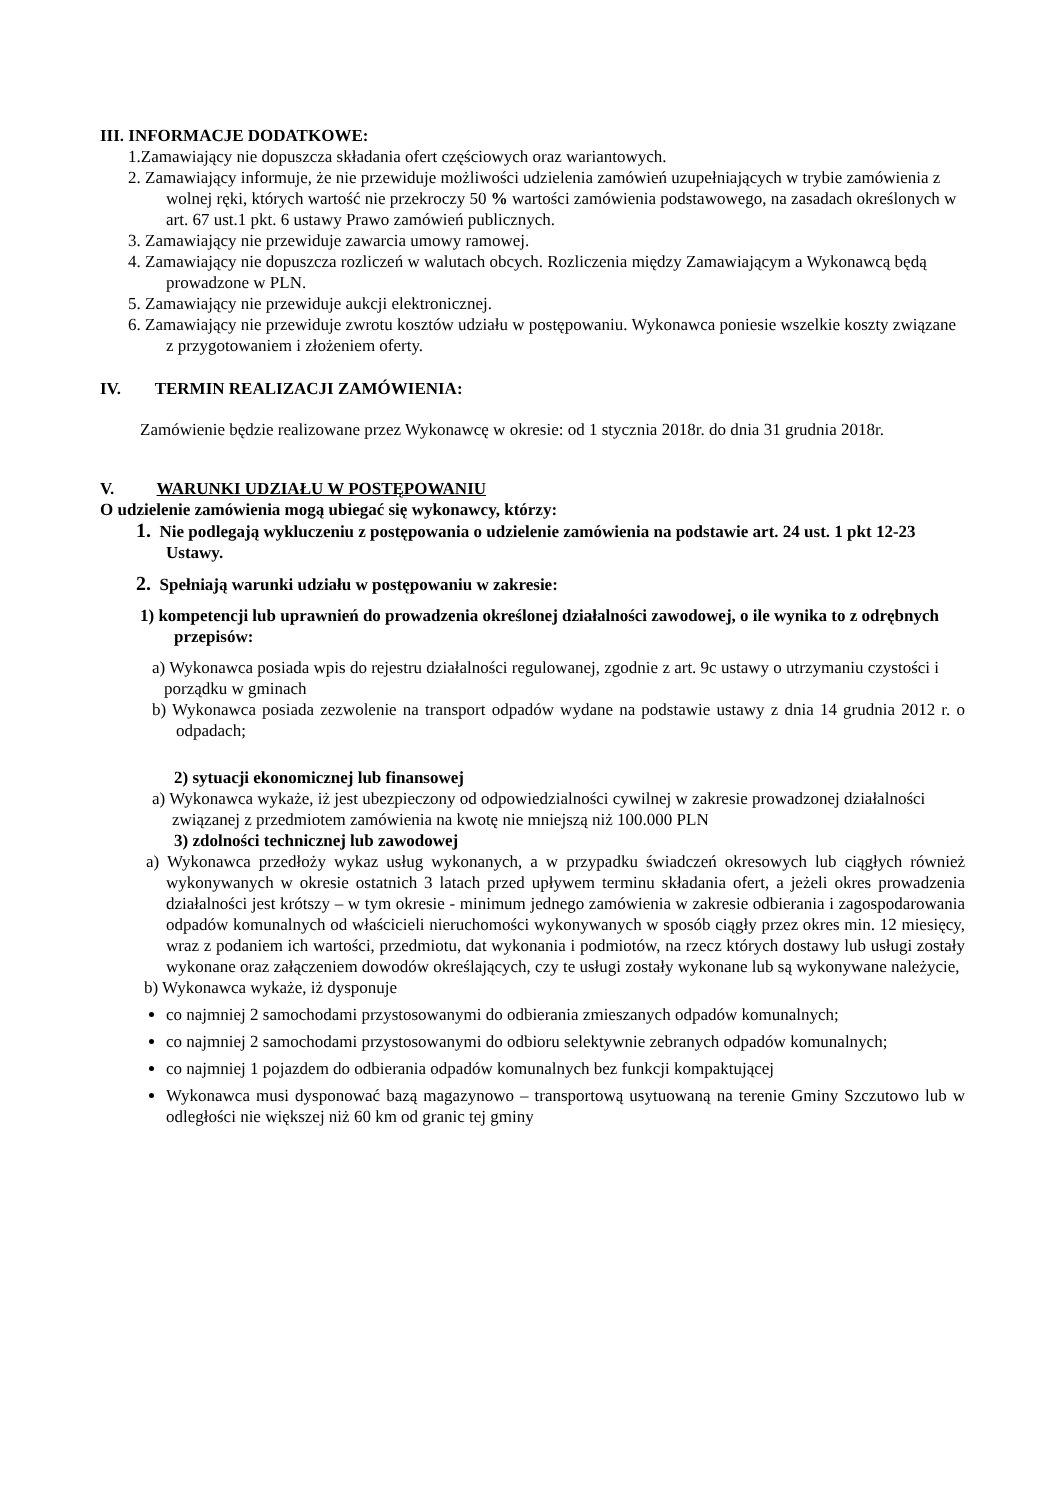III. INFORMACJE DODATKOWE:
1.Zamawiający nie dopuszcza składania ofert częściowych oraz wariantowych.
2. Zamawiający informuje, że nie przewiduje możliwości udzielenia zamówień uzupełniających w trybie zamówienia z wolnej ręki, których wartość nie przekroczy 50 % wartości zamówienia podstawowego, na zasadach określonych w art. 67 ust.1 pkt. 6 ustawy Prawo zamówień publicznych.
3. Zamawiający nie przewiduje zawarcia umowy ramowej.
4. Zamawiający nie dopuszcza rozliczeń w walutach obcych. Rozliczenia między Zamawiającym a Wykonawcą będą prowadzone w PLN.
5. Zamawiający nie przewiduje aukcji elektronicznej.
6. Zamawiający nie przewiduje zwrotu kosztów udziału w postępowaniu. Wykonawca poniesie wszelkie koszty związane z przygotowaniem i złożeniem oferty.
IV. TERMIN REALIZACJI ZAMÓWIENIA:
Zamówienie będzie realizowane przez Wykonawcę w okresie: od 1 stycznia 2018r. do dnia 31 grudnia 2018r.
V. WARUNKI UDZIAŁU W POSTĘPOWANIU
O udzielenie zamówienia mogą ubiegać się wykonawcy, którzy:
1. Nie podlegają wykluczeniu z postępowania o udzielenie zamówienia na podstawie art. 24 ust. 1 pkt 12-23 Ustawy.
2. Spełniają warunki udziału w postępowaniu w zakresie:
1) kompetencji lub uprawnień do prowadzenia określonej działalności zawodowej, o ile wynika to z odrębnych przepisów:
a) Wykonawca posiada wpis do rejestru działalności regulowanej, zgodnie z art. 9c ustawy o utrzymaniu czystości i porządku w gminach
b) Wykonawca posiada zezwolenie na transport odpadów wydane na podstawie ustawy z dnia 14 grudnia 2012 r. o odpadach;
2) sytuacji ekonomicznej lub finansowej
a) Wykonawca wykaże, iż jest ubezpieczony od odpowiedzialności cywilnej w zakresie prowadzonej działalności związanej z przedmiotem zamówienia na kwotę nie mniejszą niż 100.000 PLN
3) zdolności technicznej lub zawodowej
a) Wykonawca przedłoży wykaz usług wykonanych, a w przypadku świadczeń okresowych lub ciągłych również wykonywanych w okresie ostatnich 3 latach przed upływem terminu składania ofert, a jeżeli okres prowadzenia działalności jest krótszy – w tym okresie - minimum jednego zamówienia w zakresie odbierania i zagospodarowania odpadów komunalnych od właścicieli nieruchomości wykonywanych w sposób ciągły przez okres min. 12 miesięcy, wraz z podaniem ich wartości, przedmiotu, dat wykonania i podmiotów, na rzecz których dostawy lub usługi zostały wykonane oraz załączeniem dowodów określających, czy te usługi zostały wykonane lub są wykonywane należycie,
b) Wykonawca wykaże, iż dysponuje
co najmniej 2 samochodami przystosowanymi do odbierania zmieszanych odpadów komunalnych;
co najmniej 2 samochodami przystosowanymi do odbioru selektywnie zebranych odpadów komunalnych;
co najmniej 1 pojazdem do odbierania odpadów komunalnych bez funkcji kompaktującej
Wykonawca musi dysponować bazą magazynowo – transportową usytuowaną na terenie Gminy Szczutowo lub w odległości nie większej niż 60 km od granic tej gminy